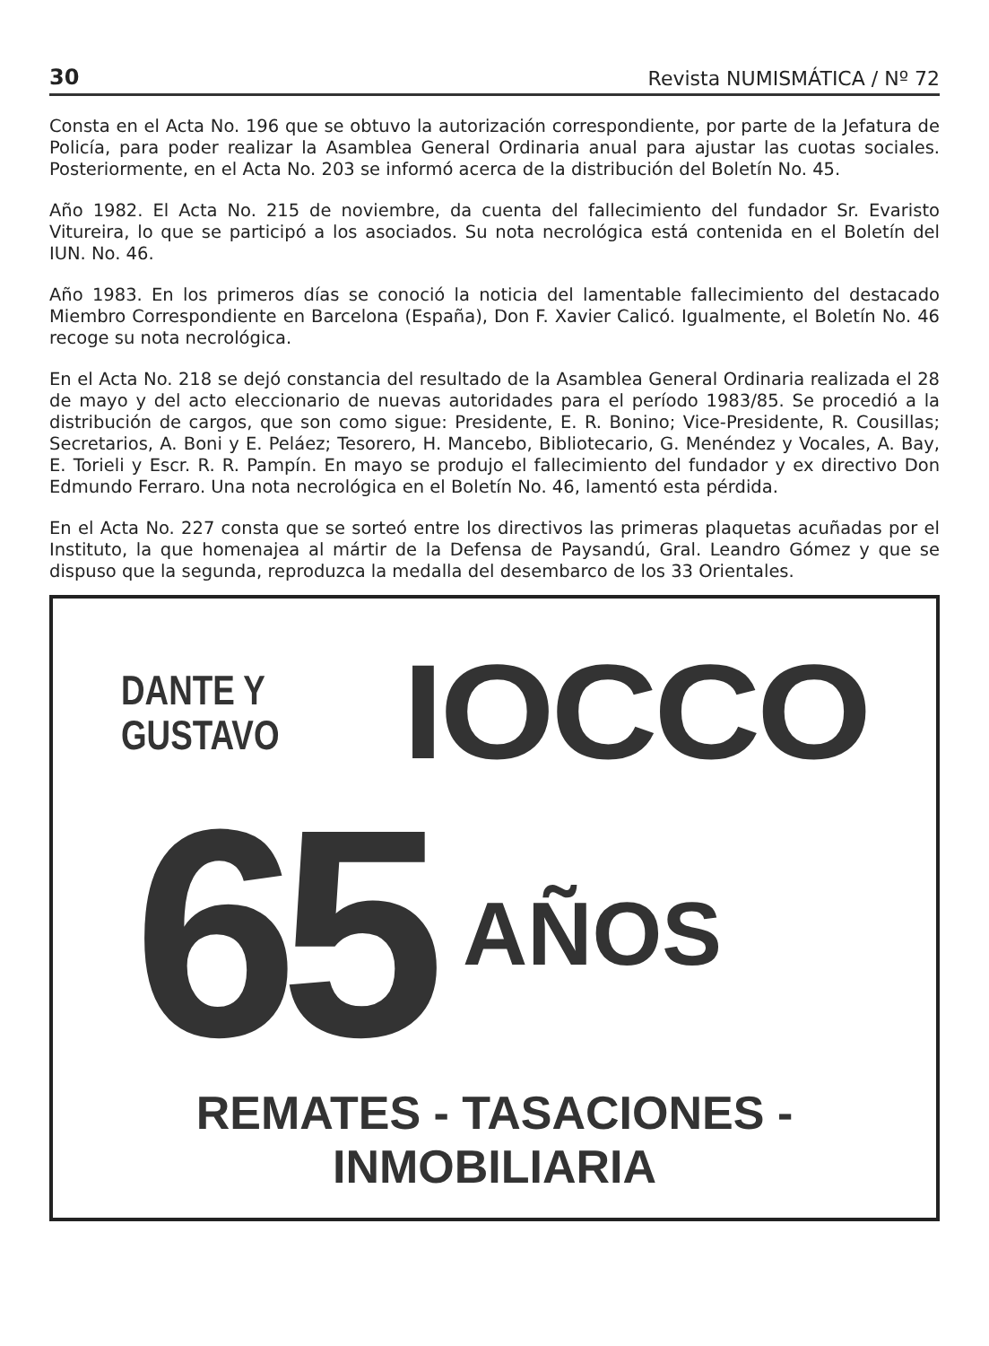30 Revista NUMISMÁTICA / Nº 72
Consta en el Acta No. 196 que se obtuvo la autorización correspondiente, por parte de la Jefatura de Policía, para poder realizar la Asamblea General Ordinaria anual para ajustar las cuotas sociales. Posteriormente, en el Acta No. 203 se informó acerca de la distribución del Boletín No. 45.
Año 1982. El Acta No. 215 de noviembre, da cuenta del fallecimiento del fundador Sr. Evaristo Vitureira, lo que se participó a los asociados. Su nota necrológica está contenida en el Boletín del IUN. No. 46.
Año 1983. En los primeros días se conoció la noticia del lamentable fallecimiento del destacado Miembro Correspondiente en Barcelona (España), Don F. Xavier Calicó. Igualmente, el Boletín No. 46 recoge su nota necrológica.
En el Acta No. 218 se dejó constancia del resultado de la Asamblea General Ordinaria realizada el 28 de mayo y del acto eleccionario de nuevas autoridades para el período 1983/85. Se procedió a la distribución de cargos, que son como sigue: Presidente, E. R. Bonino; Vice-Presidente, R. Cousillas; Secretarios, A. Boni y E. Peláez; Tesorero, H. Mancebo, Bibliotecario, G. Menéndez y Vocales, A. Bay, E. Torieli y Escr. R. R. Pampín. En mayo se produjo el fallecimiento del fundador y ex directivo Don Edmundo Ferraro. Una nota necrológica en el Boletín No. 46, lamentó esta pérdida.
En el Acta No. 227 consta que se sorteó entre los directivos las primeras plaquetas acuñadas por el Instituto, la que homenajea al mártir de la Defensa de Paysandú, Gral. Leandro Gómez y que se dispuso que la segunda, reproduzca la medalla del desembarco de los 33 Orientales.
DANTE Y
GUSTAVO
IOCCO
65
AÑOS
REMATES - TASACIONES - INMOBILIARIA